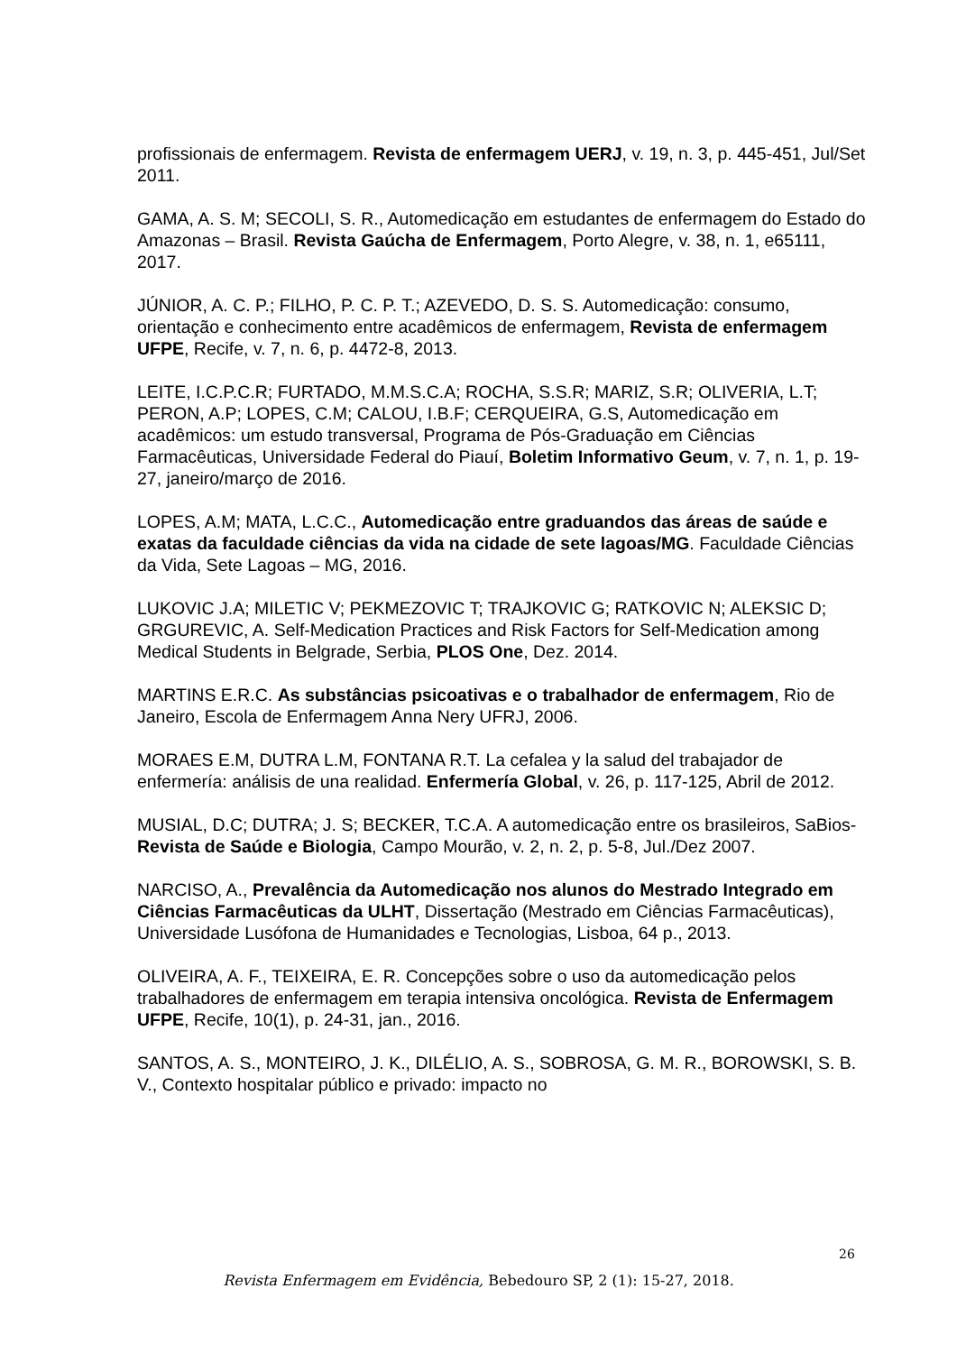profissionais de enfermagem. Revista de enfermagem UERJ, v. 19, n. 3, p. 445-451, Jul/Set 2011.
GAMA, A. S. M; SECOLI, S. R., Automedicação em estudantes de enfermagem do Estado do Amazonas – Brasil. Revista Gaúcha de Enfermagem, Porto Alegre, v. 38, n. 1, e65111, 2017.
JÚNIOR, A. C. P.; FILHO, P. C. P. T.; AZEVEDO, D. S. S. Automedicação: consumo, orientação e conhecimento entre acadêmicos de enfermagem, Revista de enfermagem UFPE, Recife, v. 7, n. 6, p. 4472-8, 2013.
LEITE, I.C.P.C.R; FURTADO, M.M.S.C.A; ROCHA, S.S.R; MARIZ, S.R; OLIVERIA, L.T; PERON, A.P; LOPES, C.M; CALOU, I.B.F; CERQUEIRA, G.S, Automedicação em acadêmicos: um estudo transversal, Programa de Pós-Graduação em Ciências Farmacêuticas, Universidade Federal do Piauí, Boletim Informativo Geum, v. 7, n. 1, p. 19-27, janeiro/março de 2016.
LOPES, A.M; MATA, L.C.C., Automedicação entre graduandos das áreas de saúde e exatas da faculdade ciências da vida na cidade de sete lagoas/MG. Faculdade Ciências da Vida, Sete Lagoas – MG, 2016.
LUKOVIC J.A; MILETIC V; PEKMEZOVIC T; TRAJKOVIC G; RATKOVIC N; ALEKSIC D; GRGUREVIC, A. Self-Medication Practices and Risk Factors for Self-Medication among Medical Students in Belgrade, Serbia, PLOS One, Dez. 2014.
MARTINS E.R.C. As substâncias psicoativas e o trabalhador de enfermagem, Rio de Janeiro, Escola de Enfermagem Anna Nery UFRJ, 2006.
MORAES E.M, DUTRA L.M, FONTANA R.T. La cefalea y la salud del trabajador de enfermería: análisis de una realidad. Enfermería Global, v. 26, p. 117-125, Abril de 2012.
MUSIAL, D.C; DUTRA; J. S; BECKER, T.C.A. A automedicação entre os brasileiros, SaBios-Revista de Saúde e Biologia, Campo Mourão, v. 2, n. 2, p. 5-8, Jul./Dez 2007.
NARCISO, A., Prevalência da Automedicação nos alunos do Mestrado Integrado em Ciências Farmacêuticas da ULHT, Dissertação (Mestrado em Ciências Farmacêuticas), Universidade Lusófona de Humanidades e Tecnologias, Lisboa, 64 p., 2013.
OLIVEIRA, A. F., TEIXEIRA, E. R. Concepções sobre o uso da automedicação pelos trabalhadores de enfermagem em terapia intensiva oncológica. Revista de Enfermagem UFPE, Recife, 10(1), p. 24-31, jan., 2016.
SANTOS, A. S., MONTEIRO, J. K., DILÉLIO, A. S., SOBROSA, G. M. R., BOROWSKI, S. B. V., Contexto hospitalar público e privado: impacto no
26
Revista Enfermagem em Evidência, Bebedouro SP, 2 (1): 15-27, 2018.